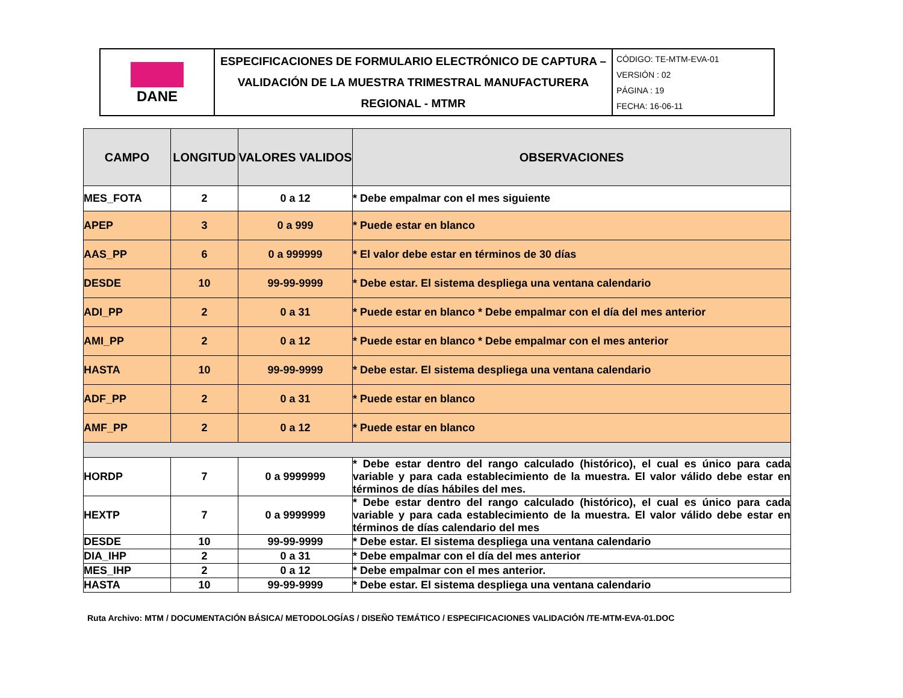| DANE | ESPECIFICACIONES DE FORMULARIO ELECTRÓNICO DE CAPTURA – VALIDACIÓN DE LA MUESTRA TRIMESTRAL MANUFACTURERA REGIONAL - MTMR | CÓDIGO: TE-MTM-EVA-01 VERSIÓN : 02 PÁGINA : 19 FECHA: 16-06-11 |
| CAMPO | LONGITUD | VALORES VALIDOS | OBSERVACIONES |
| --- | --- | --- | --- |
| MES_FOTA | 2 | 0 a 12 | * Debe empalmar con el mes siguiente |
| APEP | 3 | 0 a 999 | * Puede estar en blanco |
| AAS_PP | 6 | 0 a 999999 | * El valor debe estar en términos de 30 días |
| DESDE | 10 | 99-99-9999 | * Debe estar. El sistema despliega una ventana calendario |
| ADI_PP | 2 | 0 a 31 | * Puede estar en blanco * Debe empalmar con el día del mes anterior |
| AMI_PP | 2 | 0 a 12 | * Puede estar en blanco * Debe empalmar con el mes anterior |
| HASTA | 10 | 99-99-9999 | * Debe estar. El sistema despliega una ventana calendario |
| ADF_PP | 2 | 0 a 31 | * Puede estar en blanco |
| AMF_PP | 2 | 0 a 12 | * Puede estar en blanco |
| HORDP | 7 | 0 a 9999999 | * Debe estar dentro del rango calculado (histórico), el cual es único para cada variable y para cada establecimiento de la muestra. El valor válido debe estar en términos de días hábiles del mes. |
| HEXTP | 7 | 0 a 9999999 | * Debe estar dentro del rango calculado (histórico), el cual es único para cada variable y para cada establecimiento de la muestra. El valor válido debe estar en términos de días calendario del mes |
| DESDE | 10 | 99-99-9999 | * Debe estar. El sistema despliega una ventana calendario |
| DIA_IHP | 2 | 0 a 31 | * Debe empalmar con el día del mes anterior |
| MES_IHP | 2 | 0 a 12 | * Debe empalmar con el mes anterior. |
| HASTA | 10 | 99-99-9999 | * Debe estar. El sistema despliega una ventana calendario |
Ruta Archivo: MTM / DOCUMENTACIÓN BÁSICA/ METODOLOGÍAS / DISEÑO TEMÁTICO / ESPECIFICACIONES VALIDACIÓN /TE-MTM-EVA-01.DOC